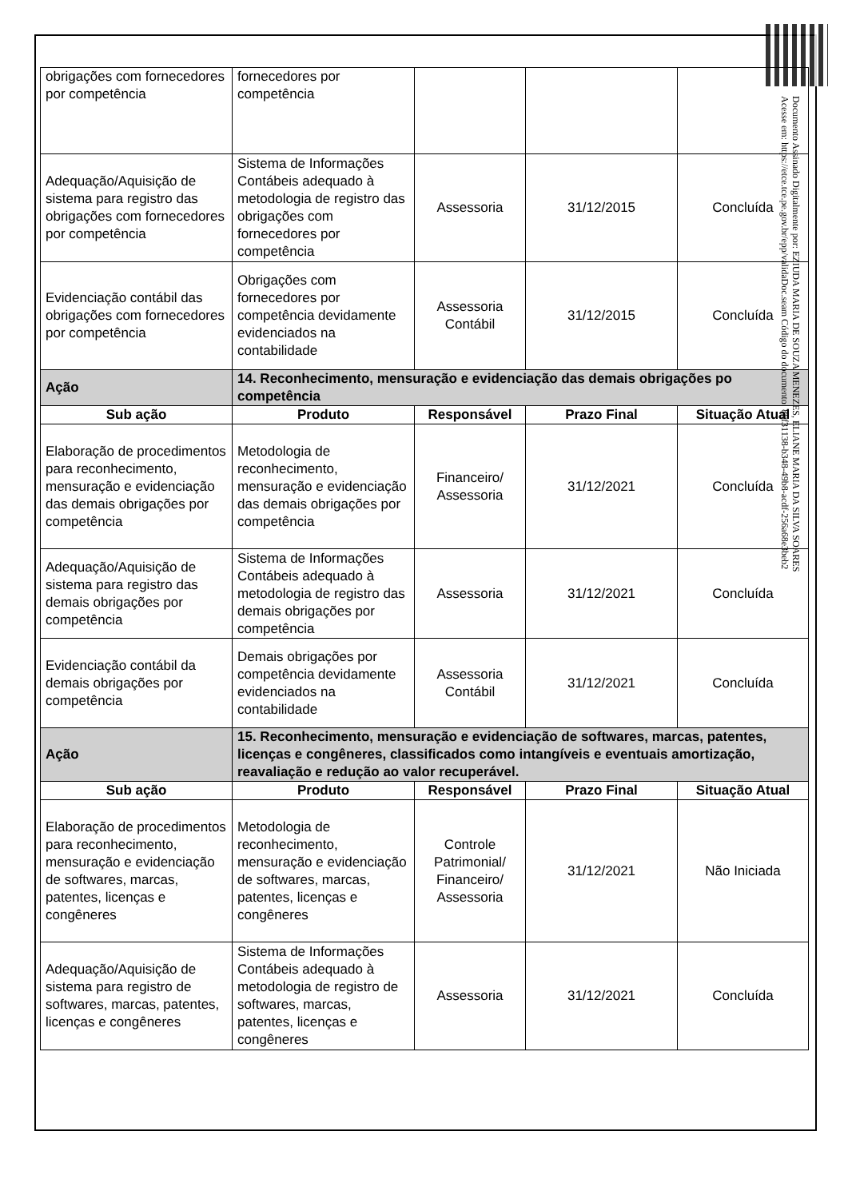| obrigações com fornecedores por competência | fornecedores por competência | | | |
| Adequação/Aquisição de sistema para registro das obrigações com fornecedores por competência | Sistema de Informações Contábeis adequado à metodologia de registro das obrigações com fornecedores por competência | Assessoria | 31/12/2015 | Concluída |
| Evidenciação contábil das obrigações com fornecedores por competência | Obrigações com fornecedores por competência devidamente evidenciados na contabilidade | Assessoria Contábil | 31/12/2015 | Concluída |
| Ação | 14. Reconhecimento, mensuração e evidenciação das demais obrigações po competência | | | |
| Sub ação | Produto | Responsável | Prazo Final | Situação Atual |
| Elaboração de procedimentos para reconhecimento, mensuração e evidenciação das demais obrigações por competência | Metodologia de reconhecimento, mensuração e evidenciação das demais obrigações por competência | Financeiro/ Assessoria | 31/12/2021 | Concluída |
| Adequação/Aquisição de sistema para registro das demais obrigações por competência | Sistema de Informações Contábeis adequado à metodologia de registro das demais obrigações por competência | Assessoria | 31/12/2021 | Concluída |
| Evidenciação contábil da demais obrigações por competência | Demais obrigações por competência devidamente evidenciados na contabilidade | Assessoria Contábil | 31/12/2021 | Concluída |
| Ação | 15. Reconhecimento, mensuração e evidenciação de softwares, marcas, patentes, licenças e congêneres, classificados como intangíveis e eventuais amortização, reavaliação e redução ao valor recuperável. | | | |
| Sub ação | Produto | Responsável | Prazo Final | Situação Atual |
| Elaboração de procedimentos para reconhecimento, mensuração e evidenciação de softwares, marcas, patentes, licenças e congêneres | Metodologia de reconhecimento, mensuração e evidenciação de softwares, marcas, patentes, licenças e congêneres | Controle Patrimonial/ Financeiro/ Assessoria | 31/12/2021 | Não Iniciada |
| Adequação/Aquisição de sistema para registro de softwares, marcas, patentes, licenças e congêneres | Sistema de Informações Contábeis adequado à metodologia de registro de softwares, marcas, patentes, licenças e congêneres | Assessoria | 31/12/2021 | Concluída |
Documento Assinado Digitalmente por: EZIUDA MARIA DE SOUZA MENEZES, ELIANE MARIA DA SILVA SOARES
Acesse em: https://etce.tce.pe.gov.br/epp/validaDoc.seam Código do documento: 86f31138-b348-49b8-acdf-256a68e3beb2